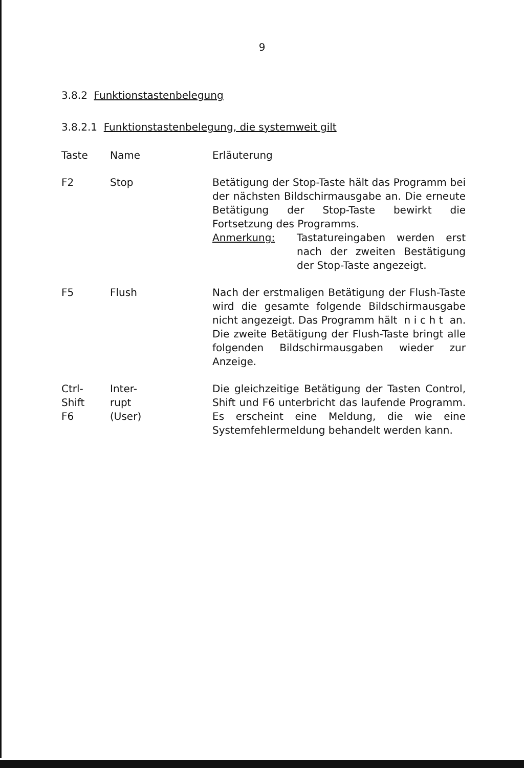9
3.8.2 Funktionstastenbelegung
3.8.2.1 Funktionstastenbelegung, die systemweit gilt
| Taste | Name | Erläuterung |
| --- | --- | --- |
| F2 | Stop | Betätigung der Stop-Taste hält das Programm bei der nächsten Bildschirmausgabe an. Die erneute Betätigung der Stop-Taste bewirkt die Fortsetzung des Programms. Anmerkung: Tastatureingaben werden erst nach der zweiten Bestätigung der Stop-Taste angezeigt. |
| F5 | Flush | Nach der erstmaligen Betätigung der Flush-Taste wird die gesamte folgende Bildschirmausgabe nicht angezeigt. Das Programm hält n i c h t an. Die zweite Betätigung der Flush-Taste bringt alle folgenden Bildschirmausgaben wieder zur Anzeige. |
| Ctrl- Shift F6 | Inter- rupt (User) | Die gleichzeitige Betätigung der Tasten Control, Shift und F6 unterbricht das laufende Programm. Es erscheint eine Meldung, die wie eine Systemfehlermeldung behandelt werden kann. |